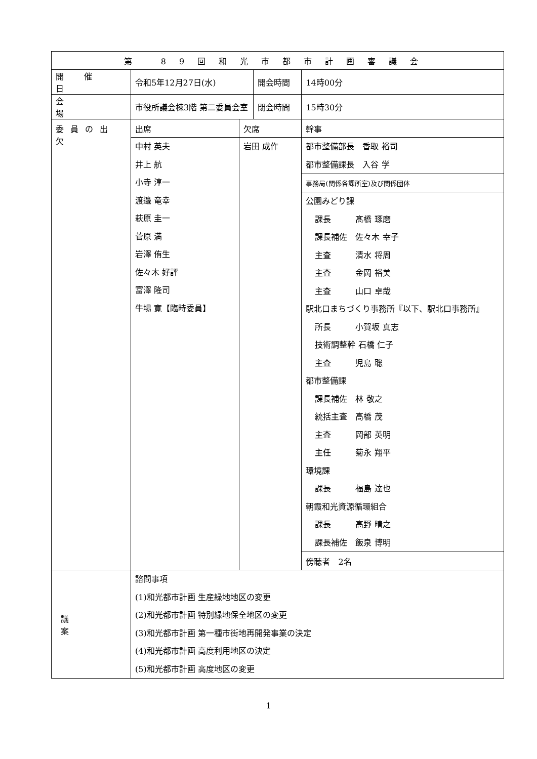| 第 89回和光市都市計画審議会 | | | | |
| --- | --- | --- | --- | --- |
| 開催日 | 令和5年12月27日(水) | | 開会時間 | 14時00分 |
| 会場 | 市役所議会棟3階 第二委員会室 | | 閉会時間 | 15時30分 |
| 委員の出欠 | 出席 | 欠席 | | 幹事 |
| | 中村 英夫 井上 航 小寺 淳一 渡邉 竜幸 萩原 圭一 菅原 満 岩澤 侑生 佐々木 好評 富澤 隆司 牛場 寛【臨時委員】 | 岩田 成作 | | 都市整備部長 香取 裕司 都市整備課長 入谷 学 |
| | | | | 事務局(関係各課所室)及び関係団体 |
| | | | | 公園みどり課 課長 髙橋 琢磨 課長補佐 佐々木 幸子 主査 清水 将周 主査 金岡 裕美 主査 山口 卓哉 駅北口まちづくり事務所『以下、駅北口事務所』 所長 小賀坂 真志 技術調整幹 石橋 仁子 主査 児島 聡 都市整備課 課長補佐 林 敬之 統括主査 高橋 茂 主査 岡部 英明 主任 菊永 翔平 環境課 課長 福島 達也 朝霞和光資源循環組合 課長 高野 晴之 課長補佐 飯泉 博明 |
| | | | | 傍聴者 2名 |
| 議案 | 諮問事項 (1)和光都市計画 生産緑地地区の変更 (2)和光都市計画 特別緑地保全地区の変更 (3)和光都市計画 第一種市街地再開発事業の決定 (4)和光都市計画 高度利用地区の決定 (5)和光都市計画 高度地区の変更 | | | |
1